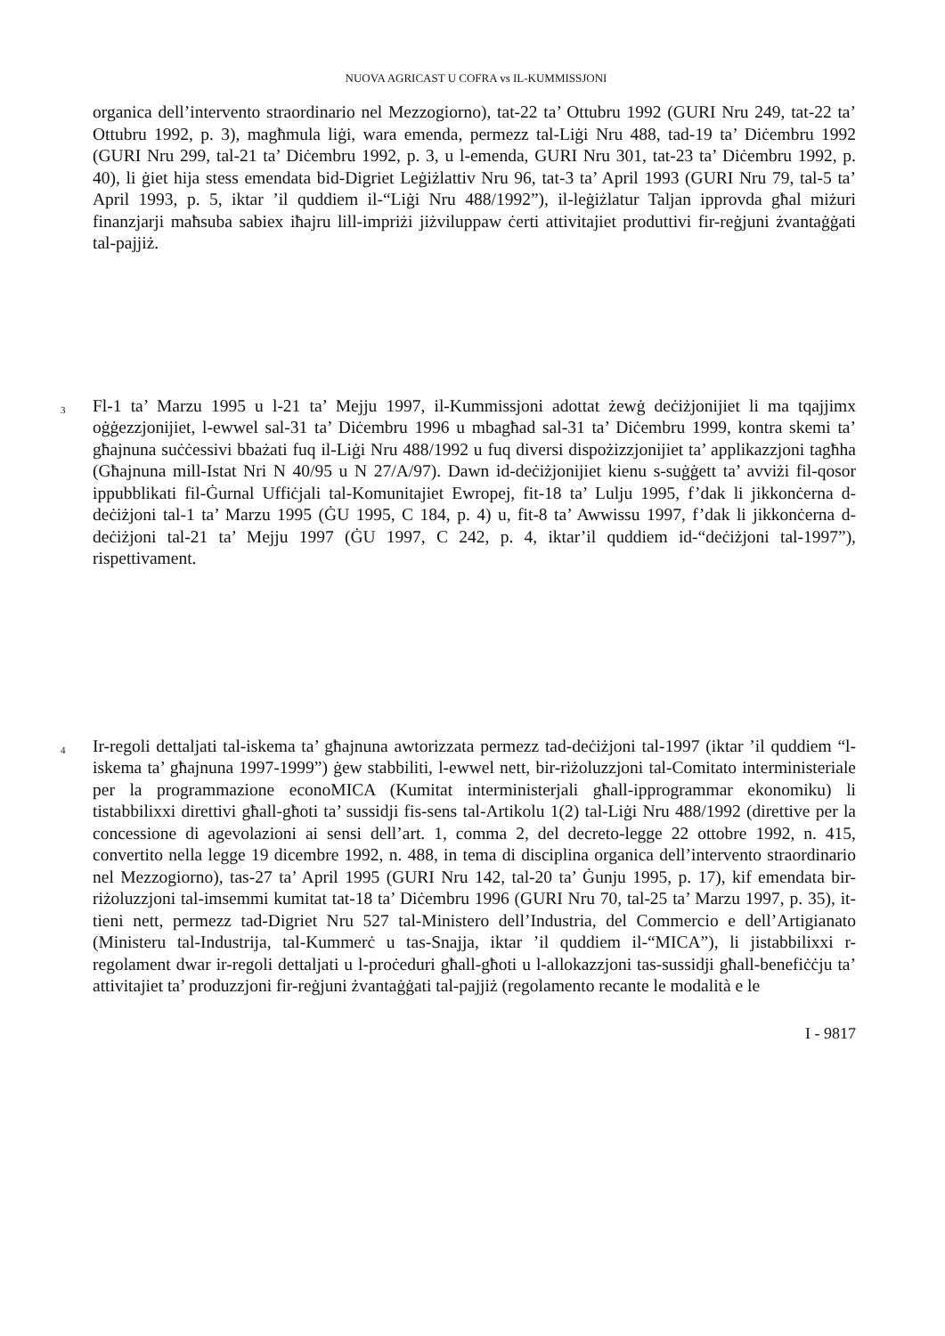NUOVA AGRICAST U COFRA vs IL-KUMMISSJONI
organica dell’intervento straordinario nel Mezzogiorno), tat-22 ta’ Ottubru 1992 (GURI Nru 249, tat-22 ta’ Ottubru 1992, p. 3), magħmula liġi, wara emenda, permezz tal-Liġi Nru 488, tad-19 ta’ Diċembru 1992 (GURI Nru 299, tal-21 ta’ Diċembru 1992, p. 3, u l-emenda, GURI Nru 301, tat-23 ta’ Diċembru 1992, p. 40), li ġiet hija stess emendata bid-Digriet Leġiżlattiv Nru 96, tat-3 ta’ April 1993 (GURI Nru 79, tal-5 ta’ April 1993, p. 5, iktar ’il quddiem il-“Liġi Nru 488/1992”), il-leġiżlatur Taljan ipprovda għal miżuri finanzjarji maħsuba sabiex iħajru lill-impriżi jiżviluppaw ċerti attivitajiet produttivi fir-reġjuni żvantaġġati tal-pajjiż.
3
Fl-1 ta’ Marzu 1995 u l-21 ta’ Mejju 1997, il-Kummissjoni adottat żewġ deċiżjonijiet li ma tqajjimx oġġezzjonijiet, l-ewwel sal-31 ta’ Diċembru 1996 u mbagħad sal-31 ta’ Diċembru 1999, kontra skemi ta’ għajnuna suċċessivi bbażati fuq il-Liġi Nru 488/1992 u fuq diversi dispożizzjonijiet ta’ applikazzjoni tagħha (Għajnuna mill-Istat Nri N 40/95 u N 27/A/97). Dawn id-deċiżjonijiet kienu s-suġġett ta’ avviżi fil-qosor ippubblikati fil-Ġurnal Uffiċjali tal-Komunitajiet Ewropej, fit-18 ta’ Lulju 1995, f’dak li jikkonċerna d-deċiżjoni tal-1 ta’ Marzu 1995 (ĠU 1995, C 184, p. 4) u, fit-8 ta’ Awwissu 1997, f’dak li jikkonċerna d-deċiżjoni tal-21 ta’ Mejju 1997 (ĠU 1997, C 242, p. 4, iktar’il quddiem id-“deċiżjoni tal-1997”), rispettivament.
4
Ir-regoli dettaljati tal-iskema ta’ għajnuna awtorizzata permezz tad-deċiżjoni tal-1997 (iktar ’il quddiem “l-iskema ta’ għajnuna 1997-1999”) ġew stabbiliti, l-ewwel nett, bir-riżoluzzjoni tal-Comitato interministeriale per la programmazione econoMICA (Kumitat interministerjali għall-ipprogrammar ekonomiku) li tistabbilixxi direttivi għall-għoti ta’ sussidji fis-sens tal-Artikolu 1(2) tal-Liġi Nru 488/1992 (direttive per la concessione di agevolazioni ai sensi dell’art. 1, comma 2, del decreto-legge 22 ottobre 1992, n. 415, convertito nella legge 19 dicembre 1992, n. 488, in tema di disciplina organica dell’intervento straordinario nel Mezzogiorno), tas-27 ta’ April 1995 (GURI Nru 142, tal-20 ta’ Ġunju 1995, p. 17), kif emendata bir-riżoluzzjoni tal-imsemmi kumitat tat-18 ta’ Diċembru 1996 (GURI Nru 70, tal-25 ta’ Marzu 1997, p. 35), it-tieni nett, permezz tad-Digriet Nru 527 tal-Ministero dell’Industria, del Commercio e dell’Artigianato (Ministeru tal-Industrija, tal-Kummerċ u tas-Snajja, iktar ’il quddiem il-“MICA”), li jistabbilixxi r-regolament dwar ir-regoli dettaljati u l-proċeduri għall-għoti u l-allokazzjoni tas-sussidji għall-benefiċċju ta’ attivitajiet ta’ produzzjoni fir-reġjuni żvantaġġati tal-pajjiż (regolamento recante le modalità e le
I - 9817